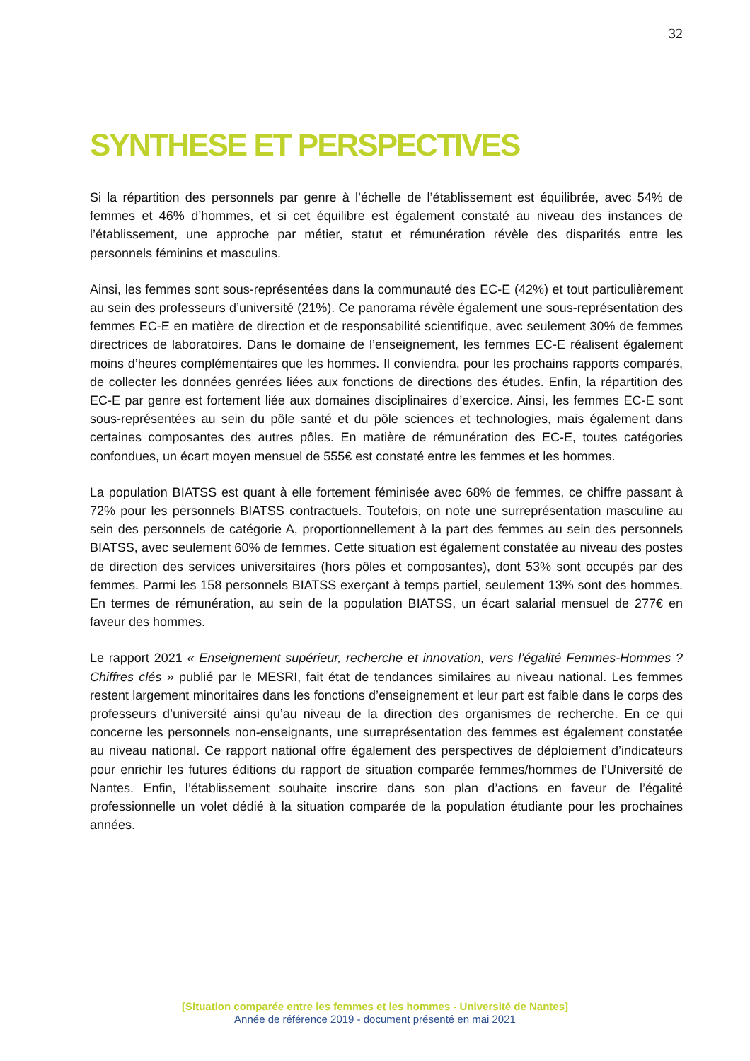32
SYNTHESE ET PERSPECTIVES
Si la répartition des personnels par genre à l’échelle de l’établissement est équilibrée, avec 54% de femmes et 46% d’hommes, et si cet équilibre est également constaté au niveau des instances de l’établissement, une approche par métier, statut et rémunération révèle des disparités entre les personnels féminins et masculins.
Ainsi, les femmes sont sous-représentées dans la communauté des EC-E (42%) et tout particulièrement au sein des professeurs d’université (21%). Ce panorama révèle également une sous-représentation des femmes EC-E en matière de direction et de responsabilité scientifique, avec seulement 30% de femmes directrices de laboratoires. Dans le domaine de l’enseignement, les femmes EC-E réalisent également moins d’heures complémentaires que les hommes. Il conviendra, pour les prochains rapports comparés, de collecter les données genrées liées aux fonctions de directions des études. Enfin, la répartition des EC-E par genre est fortement liée aux domaines disciplinaires d’exercice. Ainsi, les femmes EC-E sont sous-représentées au sein du pôle santé et du pôle sciences et technologies, mais également dans certaines composantes des autres pôles. En matière de rémunération des EC-E, toutes catégories confondues, un écart moyen mensuel de 555€ est constaté entre les femmes et les hommes.
La population BIATSS est quant à elle fortement féminisée avec 68% de femmes, ce chiffre passant à 72% pour les personnels BIATSS contractuels. Toutefois, on note une surreprésentation masculine au sein des personnels de catégorie A, proportionnellement à la part des femmes au sein des personnels BIATSS, avec seulement 60% de femmes. Cette situation est également constatée au niveau des postes de direction des services universitaires (hors pôles et composantes), dont 53% sont occupés par des femmes. Parmi les 158 personnels BIATSS exerçant à temps partiel, seulement 13% sont des hommes. En termes de rémunération, au sein de la population BIATSS, un écart salarial mensuel de 277€ en faveur des hommes.
Le rapport 2021 « Enseignement supérieur, recherche et innovation, vers l’égalité Femmes-Hommes ? Chiffres clés » publié par le MESRI, fait état de tendances similaires au niveau national. Les femmes restent largement minoritaires dans les fonctions d’enseignement et leur part est faible dans le corps des professeurs d’université ainsi qu’au niveau de la direction des organismes de recherche. En ce qui concerne les personnels non-enseignants, une surreprésentation des femmes est également constatée au niveau national. Ce rapport national offre également des perspectives de déploiement d’indicateurs pour enrichir les futures éditions du rapport de situation comparée femmes/hommes de l’Université de Nantes. Enfin, l’établissement souhaite inscrire dans son plan d’actions en faveur de l’égalité professionnelle un volet dédié à la situation comparée de la population étudiante pour les prochaines années.
[Situation comparée entre les femmes et les hommes - Université de Nantes]
Année de référence 2019 - document présenté en mai 2021